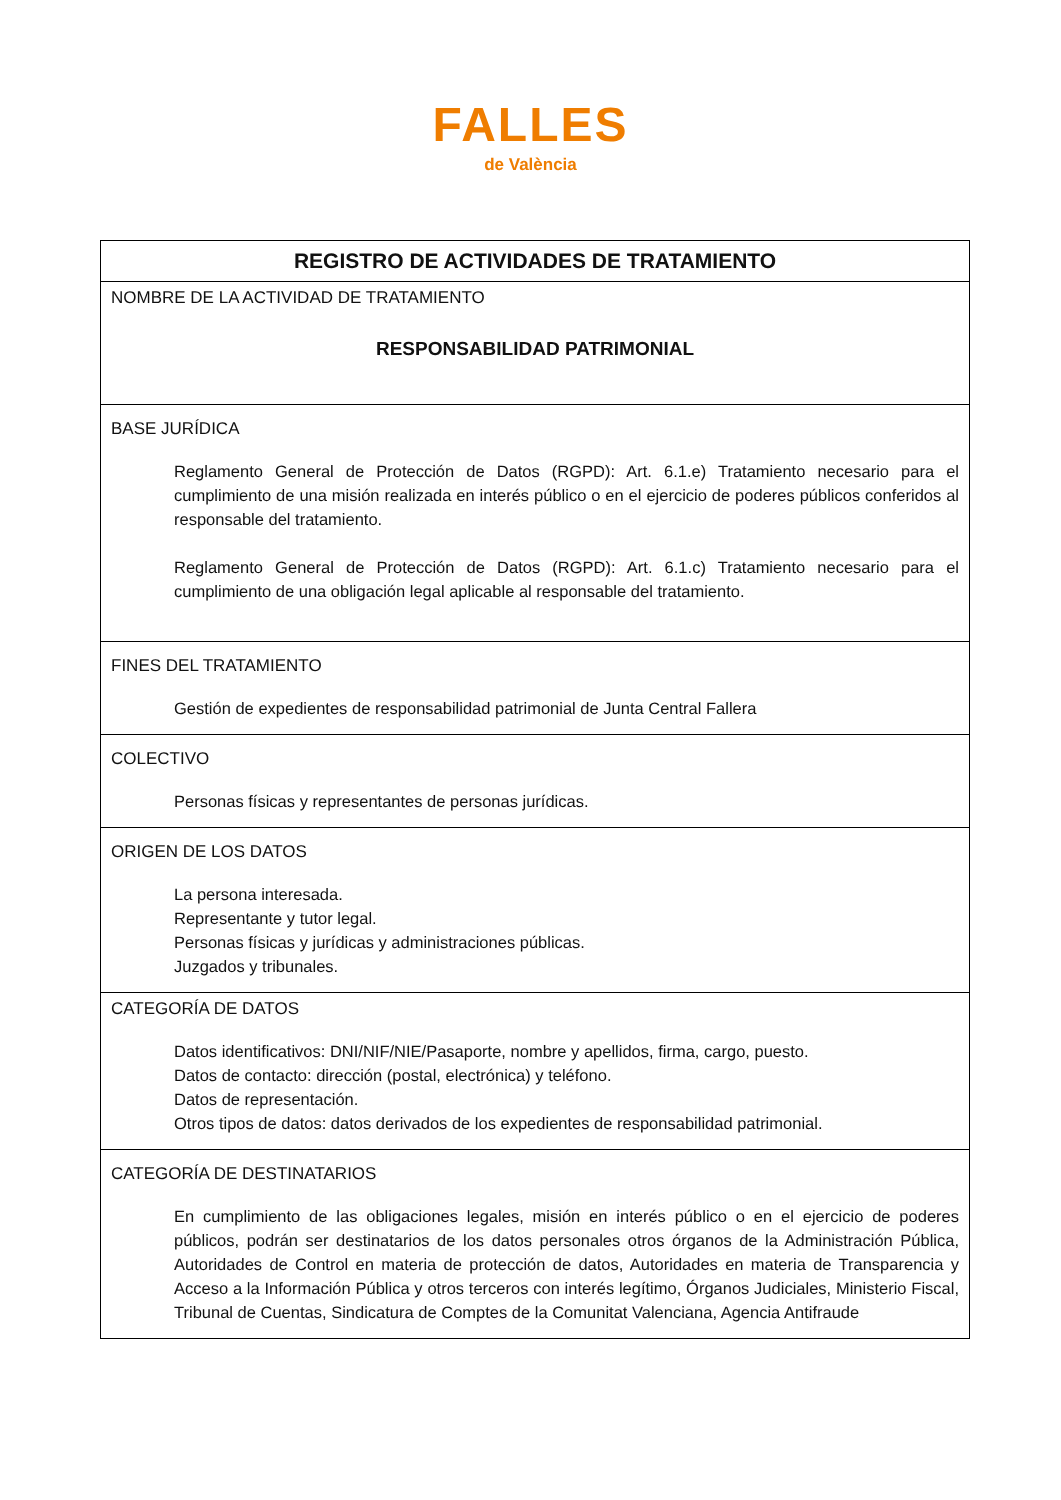FALLES
de València
| REGISTRO DE ACTIVIDADES DE TRATAMIENTO |
| --- |
| NOMBRE DE LA ACTIVIDAD DE TRATAMIENTO RESPONSABILIDAD PATRIMONIAL |
| BASE JURÍDICA Reglamento General de Protección de Datos (RGPD): Art. 6.1.e) Tratamiento necesario para el cumplimiento de una misión realizada en interés público o en el ejercicio de poderes públicos conferidos al responsable del tratamiento. Reglamento General de Protección de Datos (RGPD): Art. 6.1.c) Tratamiento necesario para el cumplimiento de una obligación legal aplicable al responsable del tratamiento. |
| FINES DEL TRATAMIENTO Gestión de expedientes de responsabilidad patrimonial de Junta Central Fallera |
| COLECTIVO Personas físicas y representantes de personas jurídicas. |
| ORIGEN DE LOS DATOS La persona interesada. Representante y tutor legal. Personas físicas y jurídicas y administraciones públicas. Juzgados y tribunales. |
| CATEGORÍA DE DATOS Datos identificativos: DNI/NIF/NIE/Pasaporte, nombre y apellidos, firma, cargo, puesto. Datos de contacto: dirección (postal, electrónica) y teléfono. Datos de representación. Otros tipos de datos: datos derivados de los expedientes de responsabilidad patrimonial. |
| CATEGORÍA DE DESTINATARIOS En cumplimiento de las obligaciones legales, misión en interés público o en el ejercicio de poderes públicos, podrán ser destinatarios de los datos personales otros órganos de la Administración Pública, Autoridades de Control en materia de protección de datos, Autoridades en materia de Transparencia y Acceso a la Información Pública y otros terceros con interés legítimo, Órganos Judiciales, Ministerio Fiscal, Tribunal de Cuentas, Sindicatura de Comptes de la Comunitat Valenciana, Agencia Antifraude |